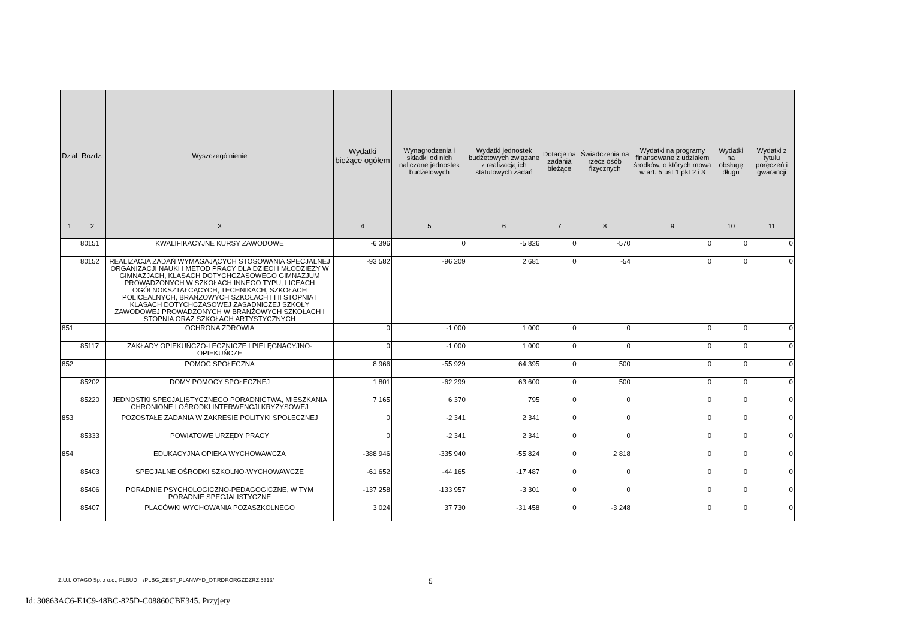| Dział | Rozdz. | Wyszczególnienie | Wydatki bieżące ogółem | | | | | | | |
| --- | --- | --- | --- | --- | --- | --- | --- | --- | --- | --- |
| | | | | Wynagrodzenia i składki od nich naliczane jednostek budżetowych | Wydatki jednostek budżetowych związane z realizacją ich statutowych zadań | Dotacje na zadania bieżące | Świadczenia na rzecz osób fizycznych | Wydatki na programy finansowane z udziałem środków, o których mowa w art. 5 ust 1 pkt 2 i 3 | Wydatki na obsługę długu | Wydatki z tytułu poręczeń i gwarancji |
| 1 | 2 | 3 | 4 | 5 | 6 | 7 | 8 | 9 | 10 | 11 |
| | 80151 | KWALIFIKACYJNE KURSY ZAWODOWE | -6 396 | 0 | -5 826 | 0 | -570 | 0 | 0 | 0 |
| | 80152 | REALIZACJA ZADAŃ WYMAGAJĄCYCH STOSOWANIA SPECJALNEJ ORGANIZACJI NAUKI I METOD PRACY DLA DZIECI I MŁODZIEŻY W GIMNAZJACH, KLASACH DOTYCHCZASOWEGO GIMNAZJUM PROWADZONYCH W SZKOŁACH INNEGO TYPU, LICEACH OGÓLNOKSZTAŁCĄCYCH, TECHNIKACH, SZKOŁACH POLICEALNYCH, BRANŻOWYCH SZKOŁACH I I II STOPNIA I KLASACH DOTYCHCZASOWEJ ZASADNICZEJ SZKOŁY ZAWODOWEJ PROWADZONYCH W BRANŻOWYCH SZKOŁACH I STOPNIA ORAZ SZKOŁACH ARTYSTYCZNYCH | -93 582 | -96 209 | 2 681 | 0 | -54 | 0 | 0 | 0 |
| 851 | | OCHRONA ZDROWIA | 0 | -1 000 | 1 000 | 0 | 0 | 0 | 0 | 0 |
| | 85117 | ZAKŁADY OPIEKUŃCZO-LECZNICZE I PIELĘGNACYJNO-OPIEKUŃCZE | 0 | -1 000 | 1 000 | 0 | 0 | 0 | 0 | 0 |
| 852 | | POMOC SPOŁECZNA | 8 966 | -55 929 | 64 395 | 0 | 500 | 0 | 0 | 0 |
| | 85202 | DOMY POMOCY SPOŁECZNEJ | 1 801 | -62 299 | 63 600 | 0 | 500 | 0 | 0 | 0 |
| | 85220 | JEDNOSTKI SPECJALISTYCZNEGO PORADNICTWA, MIESZKANIA CHRONIONE I OŚRODKI INTERWENCJI KRYZYSOWEJ | 7 165 | 6 370 | 795 | 0 | 0 | 0 | 0 | 0 |
| 853 | | POZOSTAŁE ZADANIA W ZAKRESIE POLITYKI SPOŁECZNEJ | 0 | -2 341 | 2 341 | 0 | 0 | 0 | 0 | 0 |
| | 85333 | POWIATOWE URZĘDY PRACY | 0 | -2 341 | 2 341 | 0 | 0 | 0 | 0 | 0 |
| 854 | | EDUKACYJNA OPIEKA WYCHOWAWCZA | -388 946 | -335 940 | -55 824 | 0 | 2 818 | 0 | 0 | 0 |
| | 85403 | SPECJALNE OŚRODKI SZKOLNO-WYCHOWAWCZE | -61 652 | -44 165 | -17 487 | 0 | 0 | 0 | 0 | 0 |
| | 85406 | PORADNIE PSYCHOLOGICZNO-PEDAGOGICZNE, W TYM PORADNIE SPECJALISTYCZNE | -137 258 | -133 957 | -3 301 | 0 | 0 | 0 | 0 | 0 |
| | 85407 | PLACÓWKI WYCHOWANIA POZASZKOLNEGO | 3 024 | 37 730 | -31 458 | 0 | -3 248 | 0 | 0 | 0 |
Z.U.I. OTAGO Sp. z o.o., PLBUD /PLBG_ZEST_PLANWYD_OT.RDF.ORGZDZRZ.5313/
5
Id: 30863AC6-E1C9-48BC-825D-C08860CBE345. Przyjęty